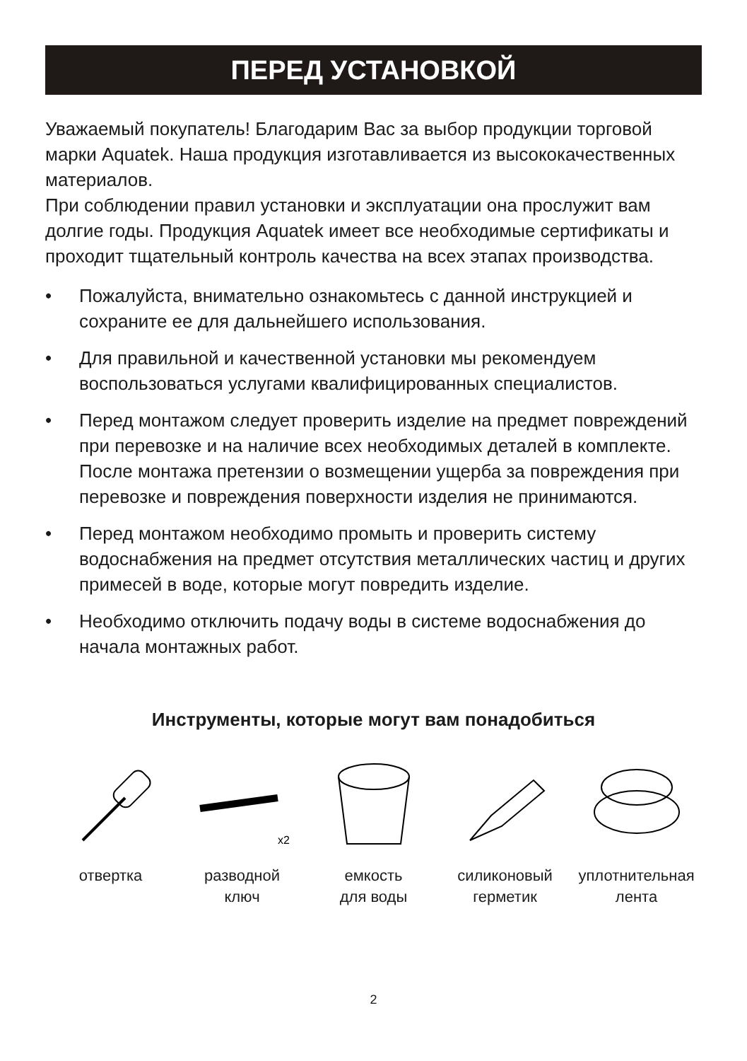ПЕРЕД УСТАНОВКОЙ
Уважаемый покупатель! Благодарим Вас за выбор продукции торговой марки Aquatek. Наша продукция изготавливается из высококачественных материалов.
При соблюдении правил установки и эксплуатации она прослужит вам долгие годы. Продукция Aquatek имеет все необходимые сертификаты и проходит тщательный контроль качества на всех этапах производства.
• Пожалуйста, внимательно ознакомьтесь с данной инструкцией и сохраните ее для дальнейшего использования.
• Для правильной и качественной установки мы рекомендуем воспользоваться услугами квалифицированных специалистов.
• Перед монтажом следует проверить изделие на предмет повреждений при перевозке и на наличие всех необходимых деталей в комплекте. После монтажа претензии о возмещении ущерба за повреждения при перевозке и повреждения поверхности изделия не принимаются.
• Перед монтажом необходимо промыть и проверить систему водоснабжения на предмет отсутствия металлических частиц и других примесей в воде, которые могут повредить изделие.
• Необходимо отключить подачу воды в системе водоснабжения до начала монтажных работ.
Инструменты, которые могут вам понадобиться
отвертка
x2
разводной
ключ
емкость
для воды
силиконовый
герметик
уплотнительная
лента
2